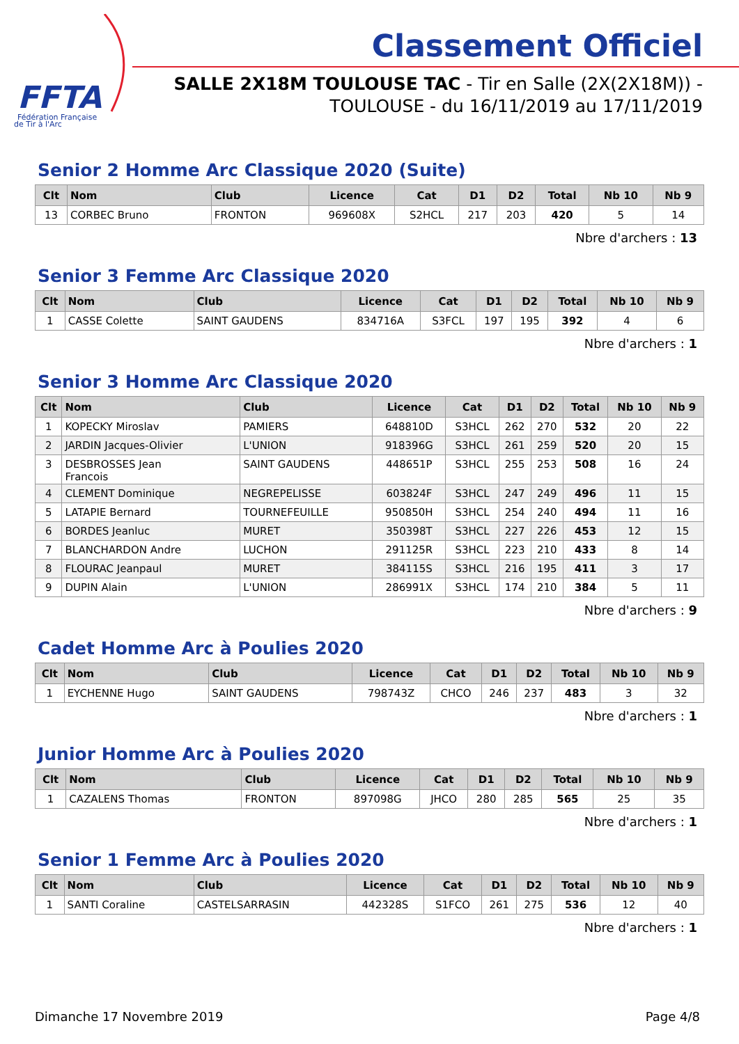FFTA
Fédération Française
de Tir à l'Arc
Classement Officiel
SALLE 2X18M TOULOUSE TAC - Tir en Salle (2X(2X18M)) -
TOULOUSE - du 16/11/2019 au 17/11/2019
Senior 2 Homme Arc Classique 2020 (Suite)
| Clt | Nom | Club | Licence | Cat | D1 | D2 | Total | Nb 10 | Nb 9 |
| --- | --- | --- | --- | --- | --- | --- | --- | --- | --- |
| 13 | CORBEC Bruno | FRONTON | 969608X | S2HCL | 217 | 203 | 420 | 5 | 14 |
Nbre d'archers : 13
Senior 3 Femme Arc Classique 2020
| Clt | Nom | Club | Licence | Cat | D1 | D2 | Total | Nb 10 | Nb 9 |
| --- | --- | --- | --- | --- | --- | --- | --- | --- | --- |
| 1 | CASSE Colette | SAINT GAUDENS | 834716A | S3FCL | 197 | 195 | 392 | 4 | 6 |
Nbre d'archers : 1
Senior 3 Homme Arc Classique 2020
| Clt | Nom | Club | Licence | Cat | D1 | D2 | Total | Nb 10 | Nb 9 |
| --- | --- | --- | --- | --- | --- | --- | --- | --- | --- |
| 1 | KOPECKY Miroslav | PAMIERS | 648810D | S3HCL | 262 | 270 | 532 | 20 | 22 |
| 2 | JARDIN Jacques-Olivier | L'UNION | 918396G | S3HCL | 261 | 259 | 520 | 20 | 15 |
| 3 | DESBROSSES Jean Francois | SAINT GAUDENS | 448651P | S3HCL | 255 | 253 | 508 | 16 | 24 |
| 4 | CLEMENT Dominique | NEGREPELISSE | 603824F | S3HCL | 247 | 249 | 496 | 11 | 15 |
| 5 | LATAPIE Bernard | TOURNEFEUILLE | 950850H | S3HCL | 254 | 240 | 494 | 11 | 16 |
| 6 | BORDES Jeanluc | MURET | 350398T | S3HCL | 227 | 226 | 453 | 12 | 15 |
| 7 | BLANCHARDON Andre | LUCHON | 291125R | S3HCL | 223 | 210 | 433 | 8 | 14 |
| 8 | FLOURAC Jeanpaul | MURET | 384115S | S3HCL | 216 | 195 | 411 | 3 | 17 |
| 9 | DUPIN Alain | L'UNION | 286991X | S3HCL | 174 | 210 | 384 | 5 | 11 |
Nbre d'archers : 9
Cadet Homme Arc à Poulies 2020
| Clt | Nom | Club | Licence | Cat | D1 | D2 | Total | Nb 10 | Nb 9 |
| --- | --- | --- | --- | --- | --- | --- | --- | --- | --- |
| 1 | EYCHENNE Hugo | SAINT GAUDENS | 798743Z | CHCO | 246 | 237 | 483 | 3 | 32 |
Nbre d'archers : 1
Junior Homme Arc à Poulies 2020
| Clt | Nom | Club | Licence | Cat | D1 | D2 | Total | Nb 10 | Nb 9 |
| --- | --- | --- | --- | --- | --- | --- | --- | --- | --- |
| 1 | CAZALENS Thomas | FRONTON | 897098G | JHCO | 280 | 285 | 565 | 25 | 35 |
Nbre d'archers : 1
Senior 1 Femme Arc à Poulies 2020
| Clt | Nom | Club | Licence | Cat | D1 | D2 | Total | Nb 10 | Nb 9 |
| --- | --- | --- | --- | --- | --- | --- | --- | --- | --- |
| 1 | SANTI Coraline | CASTELSARRASIN | 442328S | S1FCO | 261 | 275 | 536 | 12 | 40 |
Nbre d'archers : 1
Dimanche 17 Novembre 2019 Page 4/8